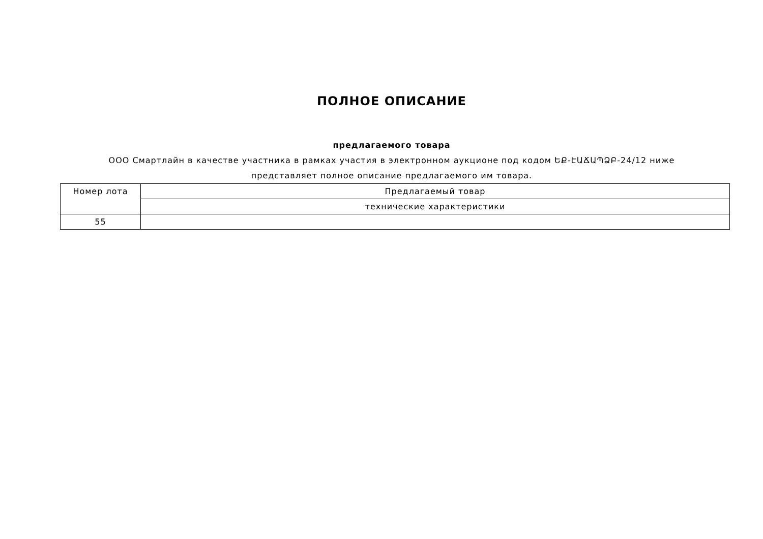ПОЛНОЕ ОПИСАНИЕ
предлагаемого товара
ООО Смартлайн в качестве участника в рамках участия в электронном аукционе под кодом ԵՔ-ԷԱՃԱՊՁԲ-24/12 ниже представляет полное описание предлагаемого им товара.
| Номер лота | Предлагаемый товар |
| --- | --- |
| | технические характеристики |
| 55 | |